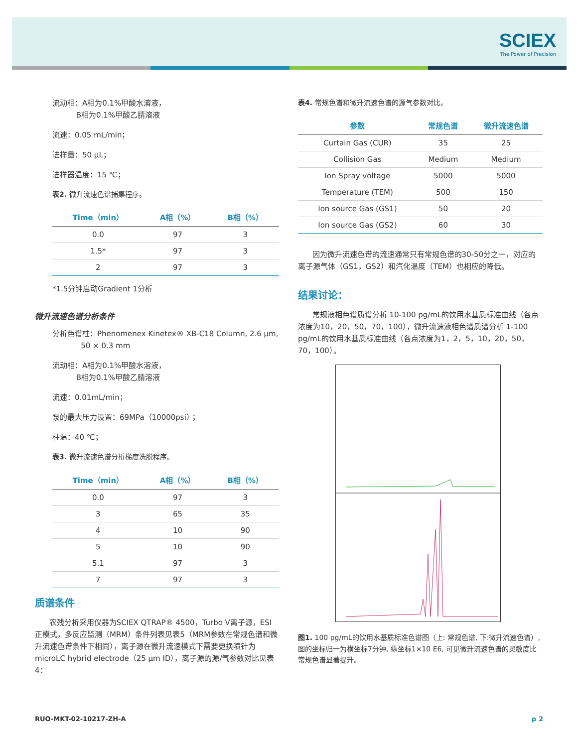SCIEX
The Power of Precision
流动相：A相为0.1%甲酸水溶液，
B相为0.1%甲酸乙腈溶液
流速：0.05 mL/min；
进样量：50 µL；
进样器温度：15 ℃；
表2. 微升流速色谱捕集程序。
| Time（min） | A相（%） | B相（%） |
| --- | --- | --- |
| 0.0 | 97 | 3 |
| 1.5* | 97 | 3 |
| 2 | 97 | 3 |
*1.5分钟启动Gradient 1分析
微升流速色谱分析条件
分析色谱柱：Phenomenex Kinetex® XB-C18 Column, 2.6 µm,
50 × 0.3 mm
流动相：A相为0.1%甲酸水溶液，
B相为0.1%甲酸乙腈溶液
流速：0.01mL/min；
泵的最大压力设置：69MPa（10000psi）；
柱温：40 ℃；
表3. 微升流速色谱分析梯度洗脱程序。
| Time（min） | A相（%） | B相（%） |
| --- | --- | --- |
| 0.0 | 97 | 3 |
| 3 | 65 | 35 |
| 4 | 10 | 90 |
| 5 | 10 | 90 |
| 5.1 | 97 | 3 |
| 7 | 97 | 3 |
质谱条件
农残分析采用仪器为SCIEX QTRAP® 4500，Turbo V离子源，ESI正模式，多反应监测（MRM）条件列表见表5（MRM参数在常规色谱和微升流速色谱条件下相同），离子源在微升流速模式下需要更换喷针为microLC hybrid electrode（25 µm ID），离子源的源/气参数对比见表4：
表4. 常规色谱和微升流速色谱的源气参数对比。
| 参数 | 常规色谱 | 微升流速色谱 |
| --- | --- | --- |
| Curtain Gas (CUR) | 35 | 25 |
| Collision Gas | Medium | Medium |
| Ion Spray voltage | 5000 | 5000 |
| Temperature (TEM) | 500 | 150 |
| Ion source Gas (GS1) | 50 | 20 |
| Ion source Gas (GS2) | 60 | 30 |
因为微升流速色谱的流速通常只有常规色谱的30-50分之一，对应的离子源气体（GS1，GS2）和汽化温度（TEM）也相应的降低。
结果讨论：
常规液相色谱质谱分析 10-100 pg/mL的饮用水基质标准曲线（各点浓度为10，20，50，70，100），微升流速液相色谱质谱分析 1-100 pg/mL的饮用水基质标准曲线（各点浓度为1，2，5，10，20，50，70，100）。
图1. 100 pg/mL的饮用水基质标准色谱图（上: 常规色谱, 下:微升流速色谱）, 图的坐标归一为横坐标7分钟, 纵坐标1×10 E6, 可见微升流速色谱的灵敏度比常规色谱显著提升。
RUO-MKT-02-10217-ZH-A p 2